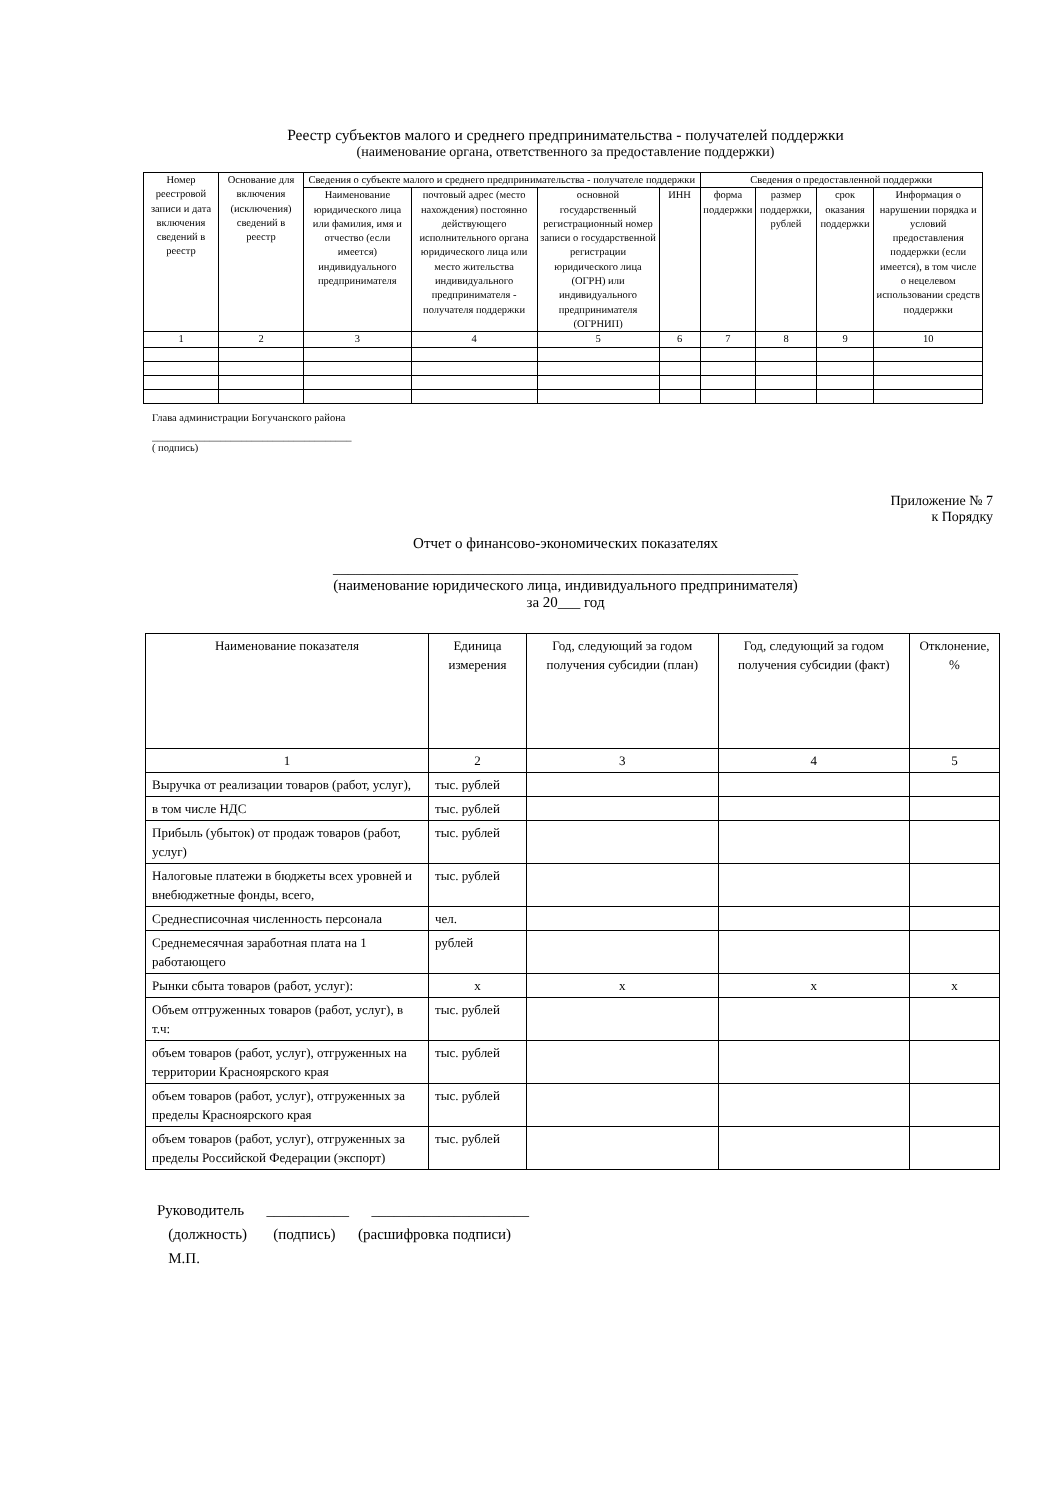Реестр субъектов малого и среднего предпринимательства - получателей поддержки
(наименование органа, ответственного за предоставление поддержки)
| Номер реестровой записи и дата включения сведений в реестр | Основание для включения (исключения) сведений в реестр | Сведения о субъекте малого и среднего предпринимательства - получателе поддержки | | | | Сведения о предоставленной поддержки | | | |
| --- | --- | --- | --- | --- | --- | --- | --- | --- | --- |
| | | Наименование юридического лица или фамилия, имя и отчество (если имеется) индивидуального предпринимателя | почтовый адрес (место нахождения) постоянно действующего исполнительного органа юридического лица или место жительства индивидуального предпринимателя - получателя поддержки | основной государственный регистрационный номер записи о государственной регистрации юридического лица (ОГРН) или индивидуального предпринимателя (ОГРНИП) | ИНН | форма поддержки | размер поддержки, рублей | срок оказания поддержки | Информация о нарушении порядка и условий предоставления поддержки (если имеется), в том числе о нецелевом использовании средств поддержки |
| 1 | 2 | 3 | 4 | 5 | 6 | 7 | 8 | 9 | 10 |
Глава администрации Богучанского района
______________________________________
( подпись)
Приложение № 7
к Порядку
Отчет о финансово-экономических показателях
______________________________________________________________
(наименование юридического лица, индивидуального предпринимателя)
за 20___ год
| Наименование показателя | Единица измерения | Год, следующий за годом получения субсидии (план) | Год, следующий за годом получения субсидии (факт) | Отклонение, % |
| --- | --- | --- | --- | --- |
| 1 | 2 | 3 | 4 | 5 |
| Выручка от реализации товаров (работ, услуг), | тыс. рублей | | | |
| в том числе НДС | тыс. рублей | | | |
| Прибыль (убыток) от продаж товаров (работ, услуг) | тыс. рублей | | | |
| Налоговые платежи в бюджеты всех уровней и внебюджетные фонды, всего, | тыс. рублей | | | |
| Среднесписочная численность персонала | чел. | | | |
| Среднемесячная заработная плата на 1 работающего | рублей | | | |
| Рынки сбыта товаров (работ, услуг): | х | х | х | х |
| Объем отгруженных товаров (работ, услуг), в т.ч: | тыс. рублей | | | |
| объем товаров (работ, услуг), отгруженных на территории Красноярского края | тыс. рублей | | | |
| объем товаров (работ, услуг), отгруженных за пределы Красноярского края | тыс. рублей | | | |
| объем товаров (работ, услуг), отгруженных за пределы Российской Федерации (экспорт) | тыс. рублей | | | |
Руководитель ___________ _____________________
(должность) (подпись) (расшифровка подписи)
М.П.